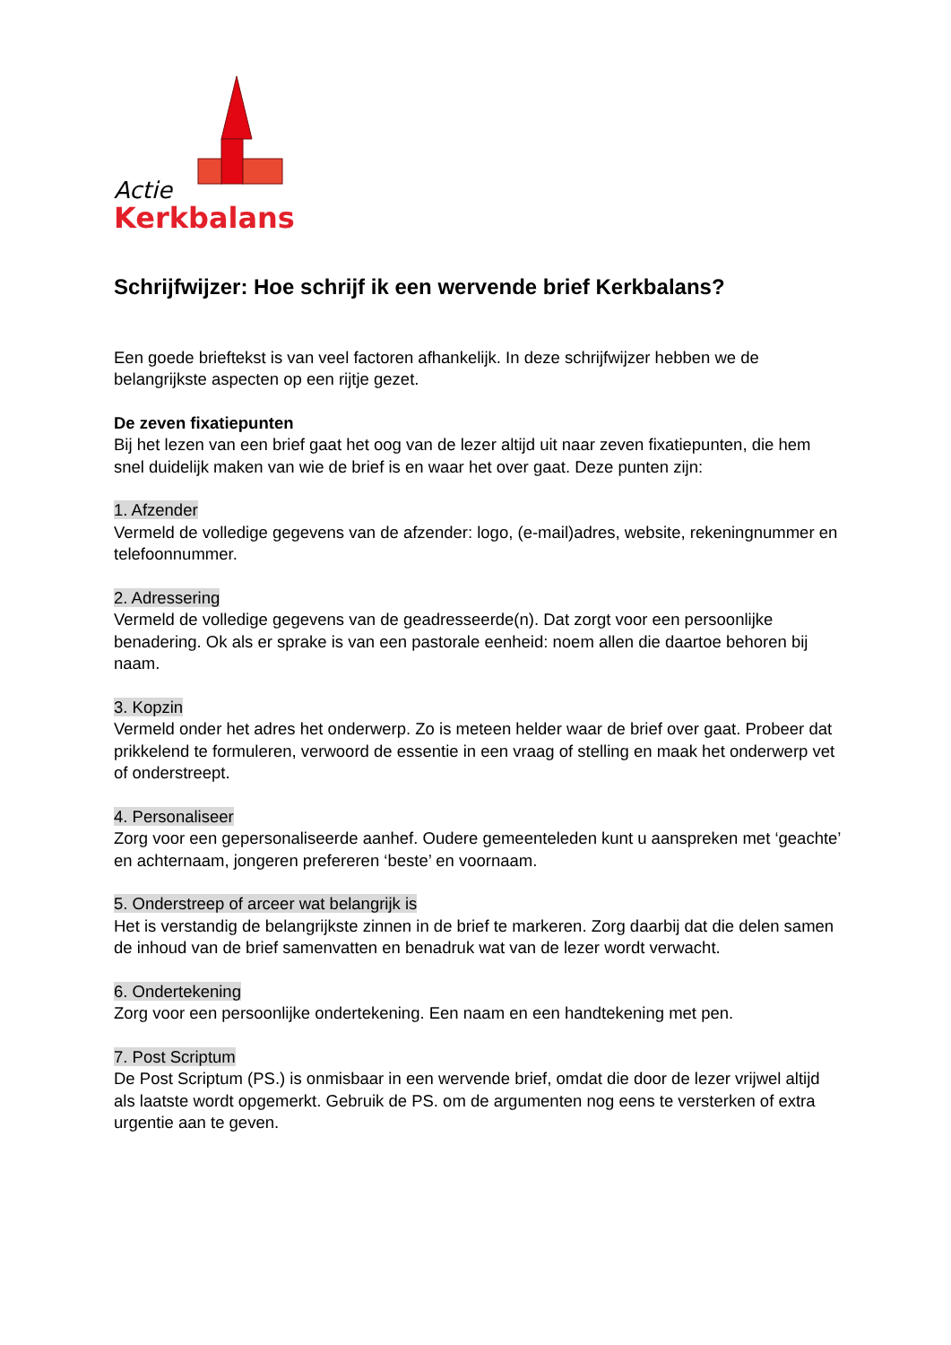Actie
Kerkbalans
Schrijfwijzer: Hoe schrijf ik een wervende brief Kerkbalans?
Een goede brieftekst is van veel factoren afhankelijk. In deze schrijfwijzer hebben we de belangrijkste aspecten op een rijtje gezet.
De zeven fixatiepunten
Bij het lezen van een brief gaat het oog van de lezer altijd uit naar zeven fixatiepunten, die hem snel duidelijk maken van wie de brief is en waar het over gaat. Deze punten zijn:
1. Afzender
Vermeld de volledige gegevens van de afzender: logo, (e-mail)adres, website, rekeningnummer en telefoonnummer.
2. Adressering
Vermeld de volledige gegevens van de geadresseerde(n). Dat zorgt voor een persoonlijke benadering. Ok als er sprake is van een pastorale eenheid: noem allen die daartoe behoren bij naam.
3. Kopzin
Vermeld onder het adres het onderwerp. Zo is meteen helder waar de brief over gaat. Probeer dat prikkelend te formuleren, verwoord de essentie in een vraag of stelling en maak het onderwerp vet of onderstreept.
4. Personaliseer
Zorg voor een gepersonaliseerde aanhef. Oudere gemeenteleden kunt u aanspreken met ‘geachte’ en achternaam, jongeren prefereren ‘beste’ en voornaam.
5. Onderstreep of arceer wat belangrijk is
Het is verstandig de belangrijkste zinnen in de brief te markeren. Zorg daarbij dat die delen samen de inhoud van de brief samenvatten en benadruk wat van de lezer wordt verwacht.
6. Ondertekening
Zorg voor een persoonlijke ondertekening. Een naam en een handtekening met pen.
7. Post Scriptum
De Post Scriptum (PS.) is onmisbaar in een wervende brief, omdat die door de lezer vrijwel altijd als laatste wordt opgemerkt. Gebruik de PS. om de argumenten nog eens te versterken of extra urgentie aan te geven.